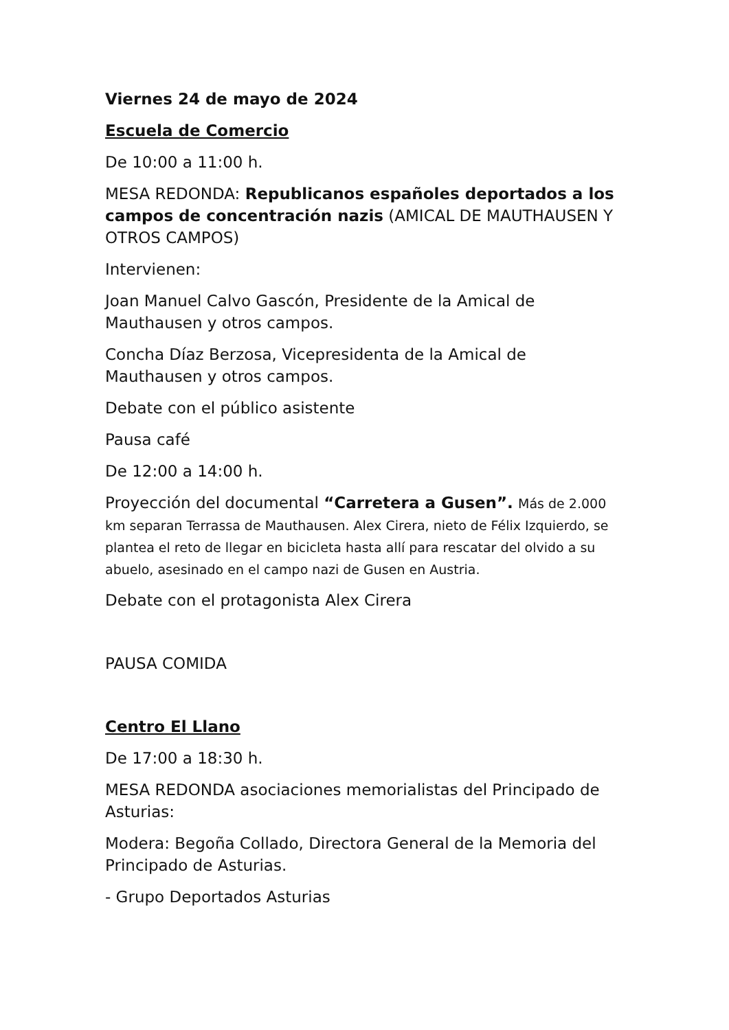Viernes 24 de mayo de 2024
Escuela de Comercio
De 10:00 a 11:00 h.
MESA REDONDA: Republicanos españoles deportados a los campos de concentración nazis (AMICAL DE MAUTHAUSEN Y OTROS CAMPOS)
Intervienen:
Joan Manuel Calvo Gascón, Presidente de la Amical de Mauthausen y otros campos.
Concha Díaz Berzosa, Vicepresidenta de la Amical de Mauthausen y otros campos.
Debate con el público asistente
Pausa café
De 12:00 a 14:00 h.
Proyección del documental “Carretera a Gusen”. Más de 2.000 km separan Terrassa de Mauthausen. Alex Cirera, nieto de Félix Izquierdo, se plantea el reto de llegar en bicicleta hasta allí para rescatar del olvido a su abuelo, asesinado en el campo nazi de Gusen en Austria.
Debate con el protagonista Alex Cirera
PAUSA COMIDA
Centro El Llano
De 17:00 a 18:30 h.
MESA REDONDA asociaciones memorialistas del Principado de Asturias:
Modera: Begoña Collado, Directora General de la Memoria del Principado de Asturias.
- Grupo Deportados Asturias